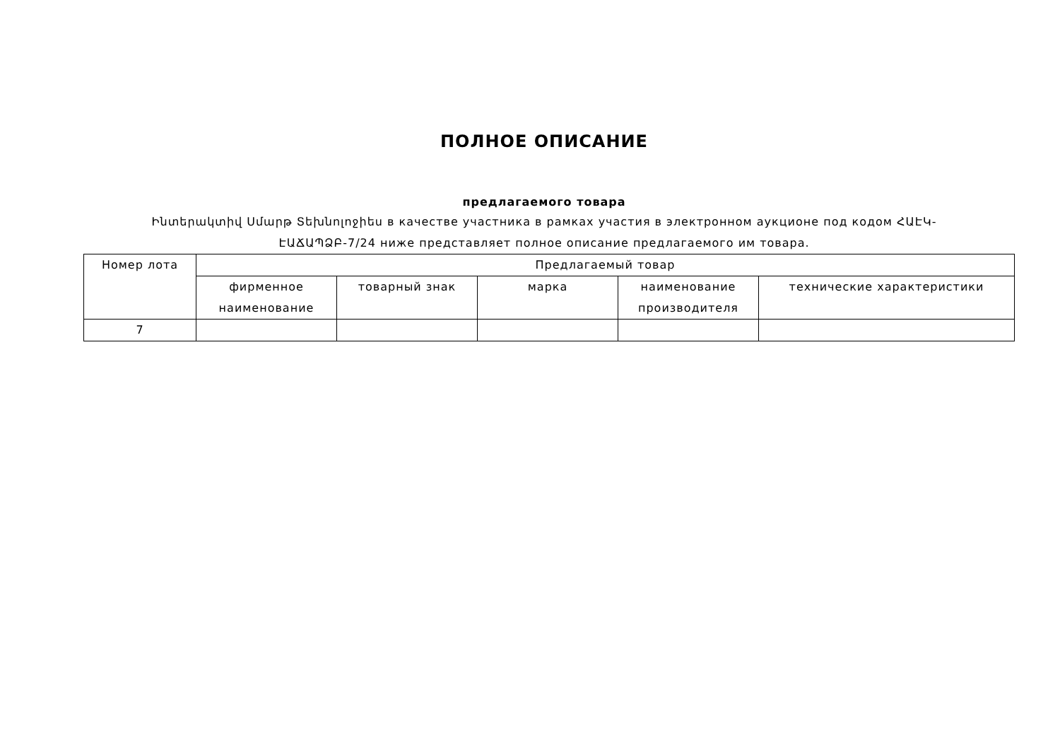ПОЛНОЕ ОПИСАНИЕ
предлагаемого товара
Ինտերակտիվ Սմարթ Տեխնոլոջիես в качестве участника в рамках участия в электронном аукционе под кодом ՀԱԷԿ-ԷԱՃԱՊՁԲ-7/24 ниже представляет полное описание предлагаемого им товара.
| Номер лота | Предлагаемый товар | | | | |
| --- | --- | --- | --- | --- | --- |
| | фирменное наименование | товарный знак | марка | наименование производителя | технические характеристики |
| 7 | | | | | |